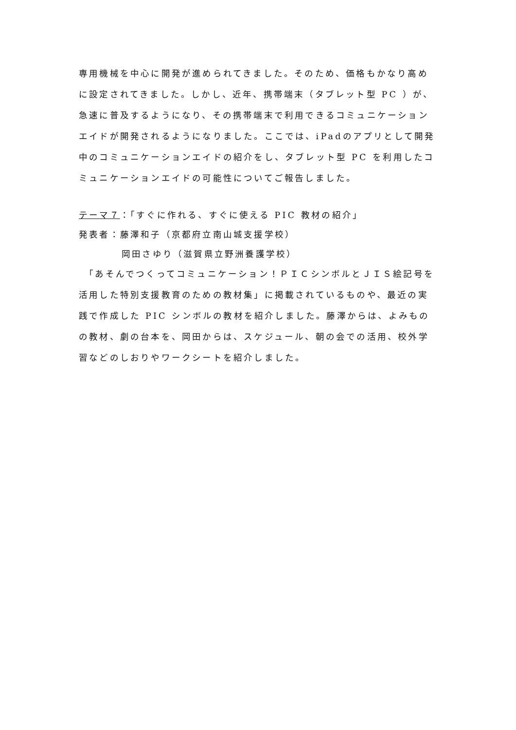専用機械を中心に開発が進められてきました。そのため、価格もかなり高めに設定されてきました。しかし、近年、携帯端末（タブレット型 PC ）が、急速に普及するようになり、その携帯端末で利用できるコミュニケーションエイドが開発されるようになりました。ここでは、iPadのアプリとして開発中のコミュニケーションエイドの紹介をし、タブレット型 PC を利用したコミュニケーションエイドの可能性についてご報告しました。
テーマ７：「すぐに作れる、すぐに使える PIC 教材の紹介」
発表者：藤澤和子（京都府立南山城支援学校）
岡田さゆり（滋賀県立野洲養護学校）
　「あそんでつくってコミュニケーション！ＰＩＣシンボルとＪＩＳ絵記号を活用した特別支援教育のための教材集」に掲載されているものや、最近の実践で作成した PIC シンボルの教材を紹介しました。藤澤からは、よみものの教材、劇の台本を、岡田からは、スケジュール、朝の会での活用、校外学習などのしおりやワークシートを紹介しました。